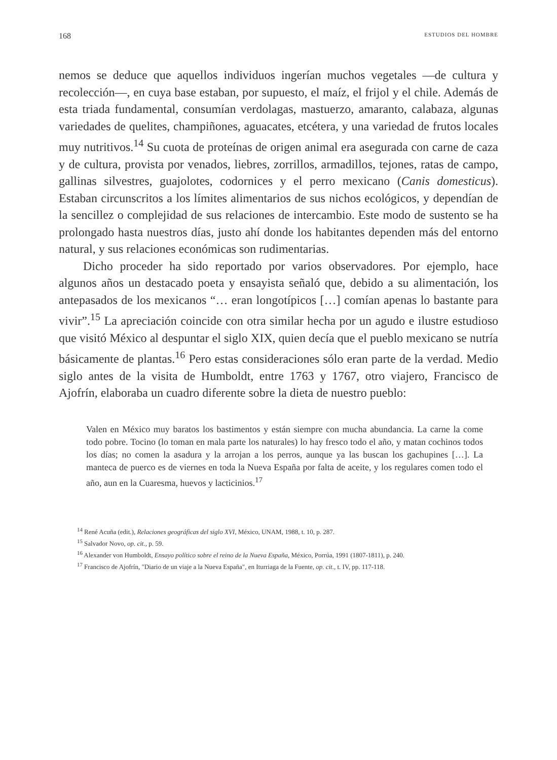168 ESTUDIOS DEL HOMBRE
nemos se deduce que aquellos individuos ingerían muchos vegetales —de cultura y recolección—, en cuya base estaban, por supuesto, el maíz, el frijol y el chile. Además de esta triada fundamental, consumían verdolagas, mastuerzo, amaranto, calabaza, algunas variedades de quelites, champiñones, aguacates, etcétera, y una variedad de frutos locales muy nutritivos.<sup>14</sup> Su cuota de proteínas de origen animal era asegurada con carne de caza y de cultura, provista por venados, liebres, zorrillos, armadillos, tejones, ratas de campo, gallinas silvestres, guajolotes, codornices y el perro mexicano (Canis domesticus). Estaban circunscritos a los límites alimentarios de sus nichos ecológicos, y dependían de la sencillez o complejidad de sus relaciones de intercambio. Este modo de sustento se ha prolongado hasta nuestros días, justo ahí donde los habitantes dependen más del entorno natural, y sus relaciones económicas son rudimentarias.
Dicho proceder ha sido reportado por varios observadores. Por ejemplo, hace algunos años un destacado poeta y ensayista señaló que, debido a su alimentación, los antepasados de los mexicanos “… eran longotípicos […] comían apenas lo bastante para vivir”.<sup>15</sup> La apreciación coincide con otra similar hecha por un agudo e ilustre estudioso que visitó México al despuntar el siglo XIX, quien decía que el pueblo mexicano se nutría básicamente de plantas.<sup>16</sup> Pero estas consideraciones sólo eran parte de la verdad. Medio siglo antes de la visita de Humboldt, entre 1763 y 1767, otro viajero, Francisco de Ajofrín, elaboraba un cuadro diferente sobre la dieta de nuestro pueblo:
Valen en México muy baratos los bastimentos y están siempre con mucha abundancia. La carne la come todo pobre. Tocino (lo toman en mala parte los naturales) lo hay fresco todo el año, y matan cochinos todos los días; no comen la asadura y la arrojan a los perros, aunque ya las buscan los gachupines […]. La manteca de puerco es de viernes en toda la Nueva España por falta de aceite, y los regulares comen todo el año, aun en la Cuaresma, huevos y lacticinios.<sup>17</sup>
<sup>14</sup> René Acuña (edit.), Relaciones geográficas del siglo XVI, México, UNAM, 1988, t. 10, p. 287.
<sup>15</sup> Salvador Novo, op. cit., p. 59.
<sup>16</sup> Alexander von Humboldt, Ensayo político sobre el reino de la Nueva España, México, Porrúa, 1991 (1807-1811), p. 240.
<sup>17</sup> Francisco de Ajofrín, "Diario de un viaje a la Nueva España", en Iturriaga de la Fuente, op. cit., t. IV, pp. 117-118.